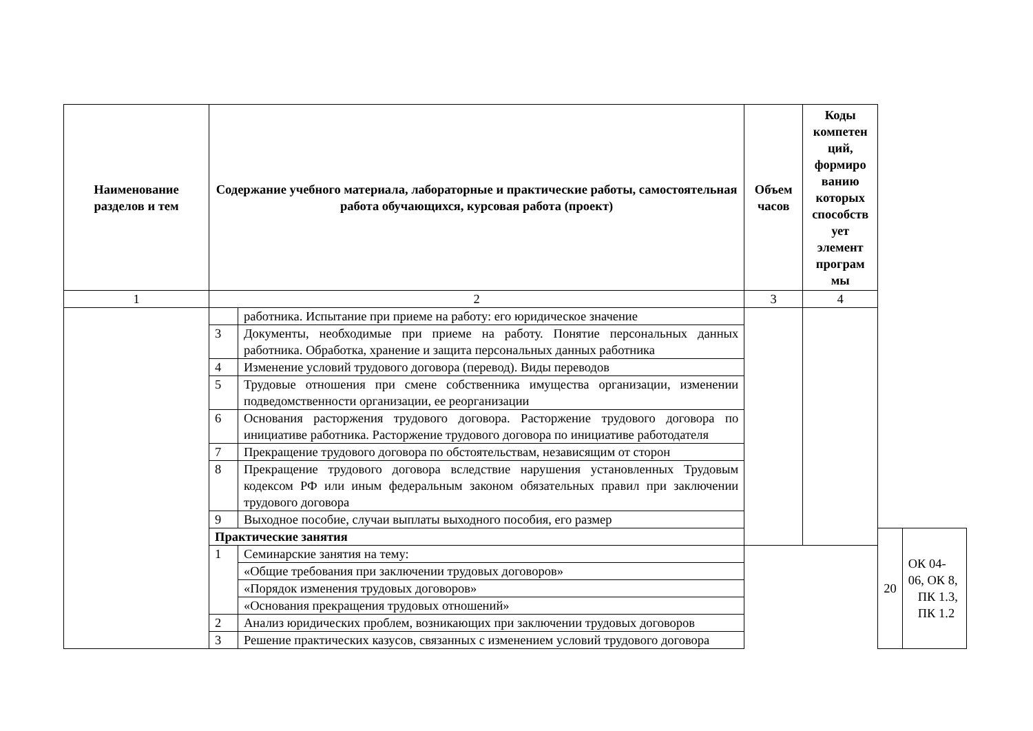| Наименование разделов и тем | Содержание учебного материала, лабораторные и практические работы, самостоятельная работа обучающихся, курсовая работа (проект) | | Объем часов | Коды компетен ций, формиро ванию которых способств ует элемент програм мы | | |
| --- | --- | --- | --- | --- | --- | --- |
| 1 | 2 | | 3 | 4 | | |
| | | работника. Испытание при приеме на работу: его юридическое значение | | | | |
| | 3 | Документы, необходимые при приеме на работу. Понятие персональных данных работника. Обработка, хранение и защита персональных данных работника | | | | |
| | 4 | Изменение условий трудового договора (перевод). Виды переводов | | | | |
| | 5 | Трудовые отношения при смене собственника имущества организации, изменении подведомственности организации, ее реорганизации | | | | |
| | 6 | Основания расторжения трудового договора. Расторжение трудового договора по инициативе работника. Расторжение трудового договора по инициативе работодателя | | | | |
| | 7 | Прекращение трудового договора по обстоятельствам, независящим от сторон | | | | |
| | 8 | Прекращение трудового договора вследствие нарушения установленных Трудовым кодексом РФ или иным федеральным законом обязательных правил при заключении трудового договора | | | | |
| | 9 | Выходное пособие, случаи выплаты выходного пособия, его размер | | | | |
| | Практические занятия | | | | 20 | ОК 04-06, ОК 8, ПК 1.3, ПК 1.2 |
| | 1 | Семинарские занятия на тему: | | | | |
| | | «Общие требования при заключении трудовых договоров» | | | | |
| | | «Порядок изменения трудовых договоров» | | | | |
| | | «Основания прекращения трудовых отношений» | | | | |
| | 2 | Анализ юридических проблем, возникающих при заключении трудовых договоров | | | | |
| | 3 | Решение практических казусов, связанных с изменением условий трудового договора | | | | |